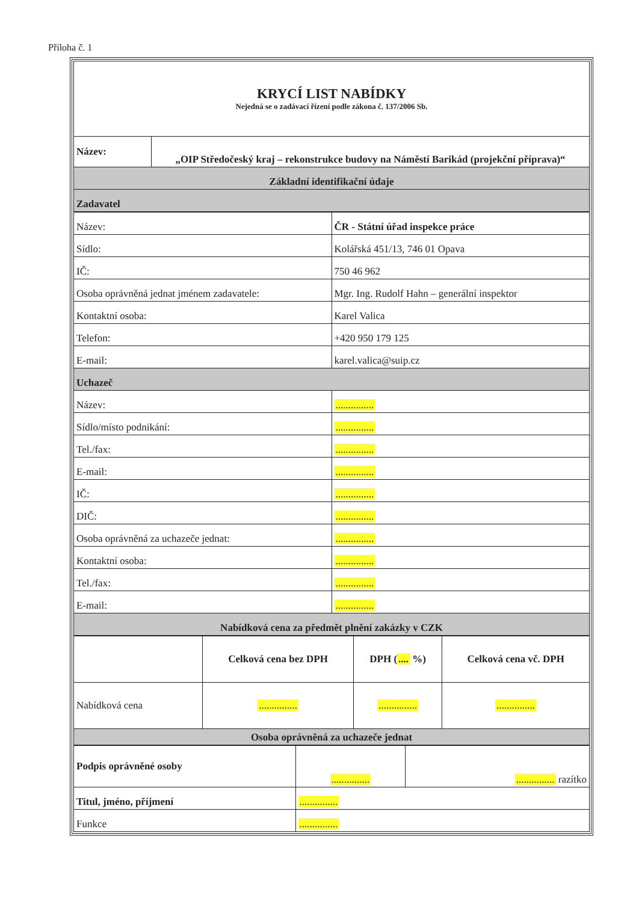Příloha č. 1
| KRYCÍ LIST NABÍDKY Nejedná se o zadávací řízení podle zákona č. 137/2006 Sb. | |
| Název: | „OIP Středočeský kraj – rekonstrukce budovy na Náměstí Barikád (projekční příprava)“ |
| Základní identifikační údaje | |
| Zadavatel | |
| Název: | ČR - Státní úřad inspekce práce |
| Sídlo: | Kolářská 451/13, 746 01 Opava |
| IČ: | 750 46 962 |
| Osoba oprávněná jednat jménem zadavatele: | Mgr. Ing. Rudolf Hahn – generální inspektor |
| Kontaktní osoba: | Karel Valica |
| Telefon: | +420 950 179 125 |
| E-mail: | karel.valica@suip.cz |
| Uchazeč | |
| Název: | ............... |
| Sídlo/místo podnikání: | ............... |
| Tel./fax: | ............... |
| E-mail: | ............... |
| IČ: | ............... |
| DIČ: | ............... |
| Osoba oprávněná za uchazeče jednat: | ............... |
| Kontaktní osoba: | ............... |
| Tel./fax: | ............... |
| E-mail: | ............... |
| Nabídková cena za předmět plnění zakázky v CZK | |
| | Celková cena bez DPH | DPH ( .... %) | Celková cena vč. DPH |
| Nabídková cena | ............... | ............... | ............... |
| Osoba oprávněná za uchazeče jednat | | | |
| Podpis oprávněné osoby | ............... | ............... razítko |
| Titul, jméno, příjmení | ............... | |
| Funkce | ............... | |